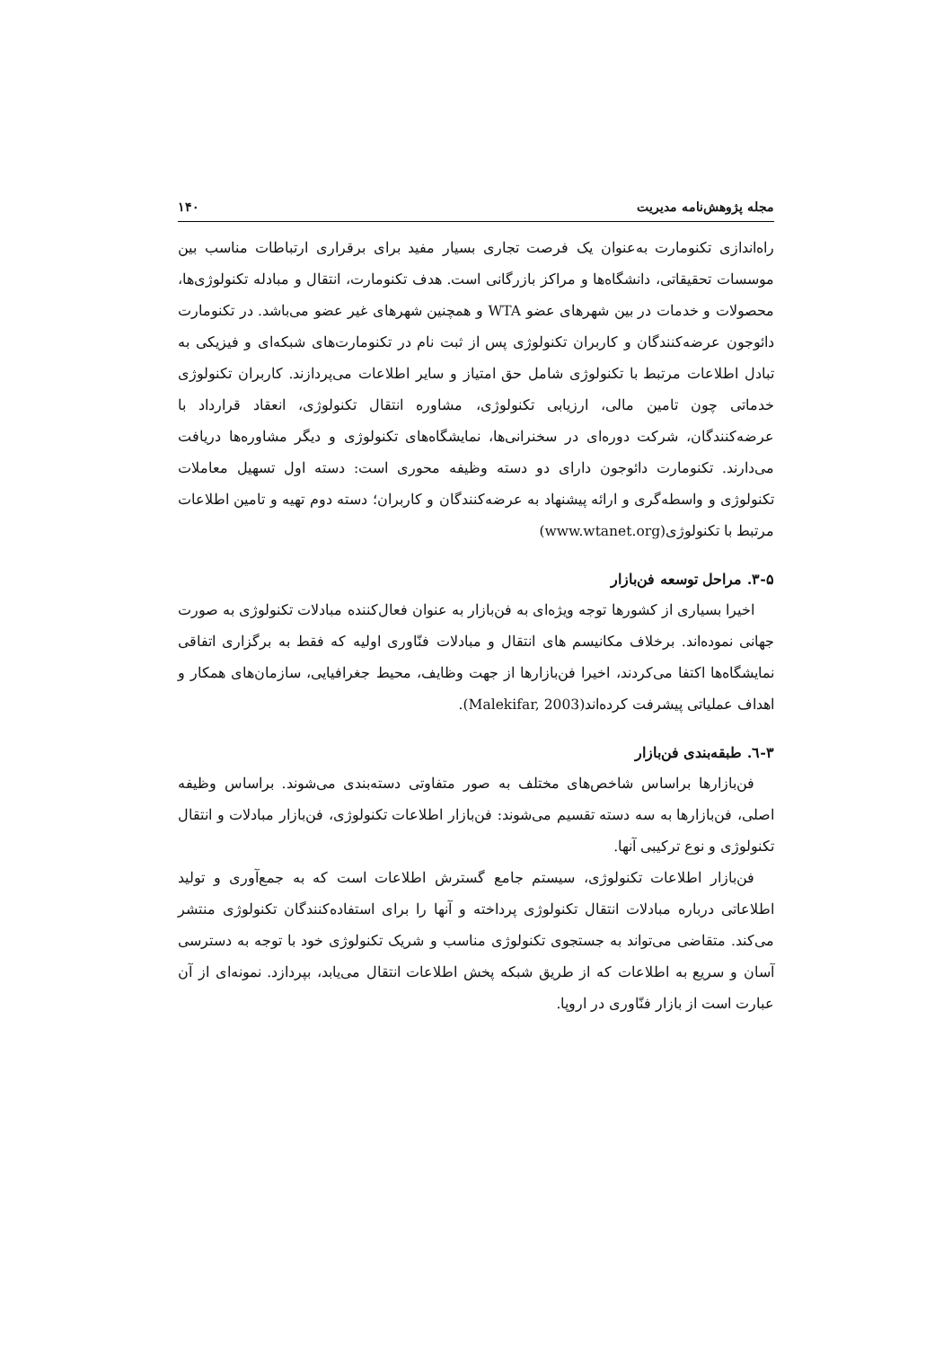مجله پژوهش‌نامه مدیریت ۱۴۰
راه‌اندازی تکنومارت به‌عنوان یک فرصت تجاری بسیار مفید برای برقراری ارتباطات مناسب بین موسسات تحقیقاتی، دانشگاه‌ها و مراکز بازرگانی است. هدف تکنومارت، انتقال و مبادله تکنولوژی‌ها، محصولات و خدمات در بین شهرهای عضو WTA و همچنین شهرهای غیر عضو می‌باشد. در تکنومارت دائوجون عرضه‌کنندگان و کاربران تکنولوژی پس از ثبت نام در تکنومارت‌های شبکه‌ای و فیزیکی به تبادل اطلاعات مرتبط با تکنولوژی شامل حق امتیاز و سایر اطلاعات می‌پردازند. کاربران تکنولوژی خدماتی چون تامین مالی، ارزیابی تکنولوژی، مشاوره انتقال تکنولوژی، انعقاد قرارداد با عرضه‌کنندگان، شرکت دوره‌ای در سخنرانی‌ها، نمایشگاه‌های تکنولوژی و دیگر مشاوره‌ها دریافت می‌دارند. تکنومارت دائوجون دارای دو دسته وظیفه محوری است: دسته اول تسهیل معاملات تکنولوژی و واسطه‌گری و ارائه پیشنهاد به عرضه‌کنندگان و کاربران؛ دسته دوم تهیه و تامین اطلاعات مرتبط با تکنولوژی(www.wtanet.org)
۳-۵. مراحل توسعه فن‌بازار
اخیرا بسیاری از کشورها توجه ویژه‌ای به فن‌بازار به عنوان فعال‌کننده مبادلات تکنولوژی به صورت جهانی نموده‌اند. برخلاف مکانیسم های انتقال و مبادلات فنّاوری اولیه که فقط به برگزاری اتفاقی نمایشگاه‌ها اکتفا می‌کردند، اخیرا فن‌بازارها از جهت وظایف، محیط جغرافیایی، سازمان‌های همکار و اهداف عملیاتی پیشرفت کرده‌اند(Malekifar, 2003).
۳-٦. طبقه‌بندی فن‌بازار
فن‌بازارها براساس شاخص‌های مختلف به صور متفاوتی دسته‌بندی می‌شوند. براساس وظیفه اصلی، فن‌بازارها به سه دسته تقسیم می‌شوند: فن‌بازار اطلاعات تکنولوژی، فن‌بازار مبادلات و انتقال تکنولوژی و نوع ترکیبی آنها.
فن‌بازار اطلاعات تکنولوژی، سیستم جامع گسترش اطلاعات است که به جمع‌آوری و تولید اطلاعاتی درباره مبادلات انتقال تکنولوژی پرداخته و آنها را برای استفاده‌کنندگان تکنولوژی منتشر می‌کند. متقاضی می‌تواند به جستجوی تکنولوژی مناسب و شریک تکنولوژی خود با توجه به دسترسی آسان و سریع به اطلاعات که از طریق شبکه پخش اطلاعات انتقال می‌یابد، بپردازد. نمونه‌ای از آن عبارت است از بازار فنّاوری در اروپا.